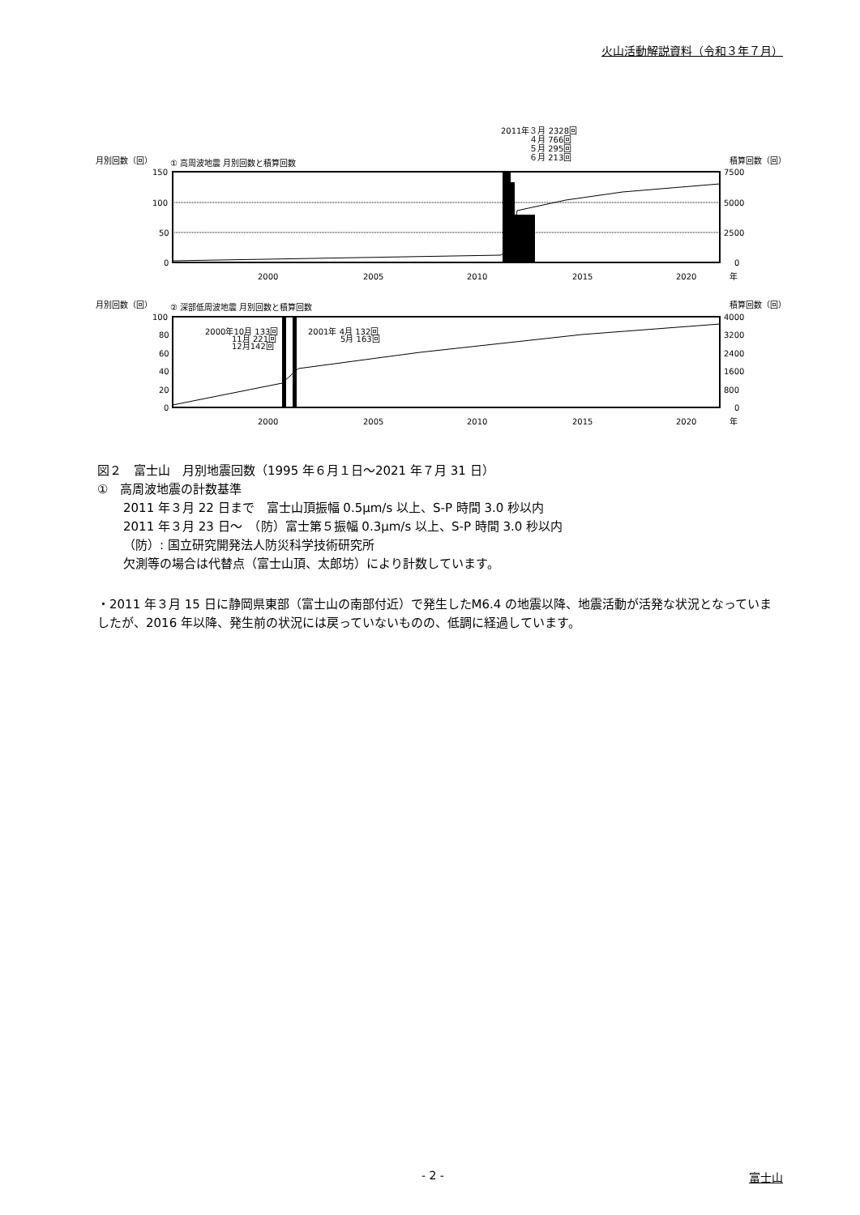火山活動解説資料（令和３年７月）
2011年３月 2328回
４月 766回
５月 295回
６月 213回
月別回数（回）
① 高周波地震 月別回数と積算回数
積算回数（回）
150
100
50
0
7500
5000
2500
0
2000
2005
2010
2015
2020
年
月別回数（回）
② 深部低周波地震 月別回数と積算回数
積算回数（回）
2000年10月 133回
11月 221回
12月142回
2001年 4月 132回
5月 163回
100
80
60
40
20
0
4000
3200
2400
1600
800
0
2000
2005
2010
2015
2020
年
図２　富士山　月別地震回数（1995 年６月１日～2021 年７月 31 日）
①　高周波地震の計数基準
2011 年３月 22 日まで　富士山頂振幅 0.5μm/s 以上、S-P 時間 3.0 秒以内
2011 年３月 23 日～　（防）富士第５振幅 0.3μm/s 以上、S-P 時間 3.0 秒以内
（防）: 国立研究開発法人防災科学技術研究所
欠測等の場合は代替点（富士山頂、太郎坊）により計数しています。
・2011 年３月 15 日に静岡県東部（富士山の南部付近）で発生したM6.4 の地震以降、地震活動が活発な状況となっていましたが、2016 年以降、発生前の状況には戻っていないものの、低調に経過しています。
- 2 - 富士山